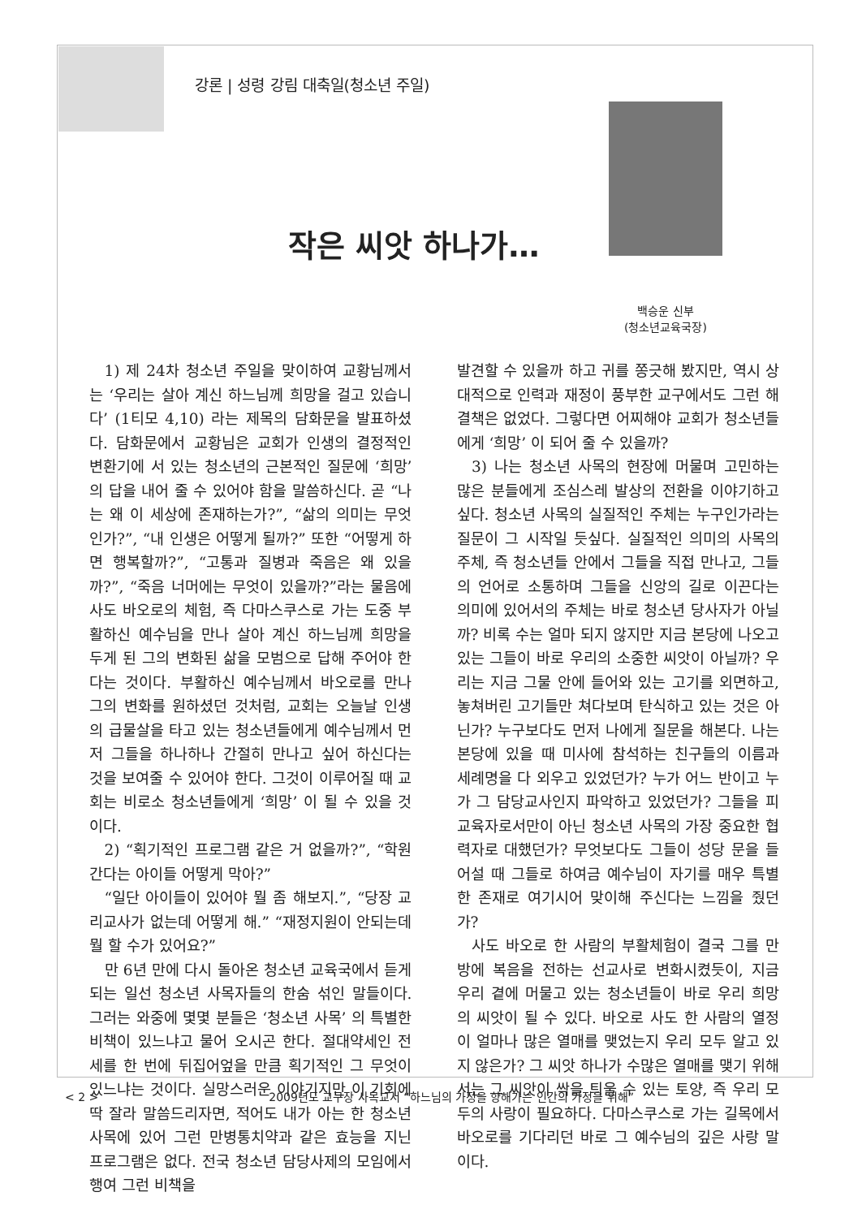강론 | 성령 강림 대축일(청소년 주일)
작은 씨앗 하나가…
백승운 신부
(청소년교육국장)
1) 제 24차 청소년 주일을 맞이하여 교황님께서는 ‘우리는 살아 계신 하느님께 희망을 걸고 있습니다’ (1티모 4,10) 라는 제목의 담화문을 발표하셨다. 담화문에서 교황님은 교회가 인생의 결정적인 변환기에 서 있는 청소년의 근본적인 질문에 ‘희망’ 의 답을 내어 줄 수 있어야 함을 말씀하신다. 곧 “나는 왜 이 세상에 존재하는가?”, “삶의 의미는 무엇인가?”, “내 인생은 어떻게 될까?” 또한 “어떻게 하면 행복할까?”, “고통과 질병과 죽음은 왜 있을까?”, “죽음 너머에는 무엇이 있을까?”라는 물음에 사도 바오로의 체험, 즉 다마스쿠스로 가는 도중 부활하신 예수님을 만나 살아 계신 하느님께 희망을 두게 된 그의 변화된 삶을 모범으로 답해 주어야 한다는 것이다. 부활하신 예수님께서 바오로를 만나 그의 변화를 원하셨던 것처럼, 교회는 오늘날 인생의 급물살을 타고 있는 청소년들에게 예수님께서 먼저 그들을 하나하나 간절히 만나고 싶어 하신다는 것을 보여줄 수 있어야 한다. 그것이 이루어질 때 교회는 비로소 청소년들에게 ‘희망’ 이 될 수 있을 것이다.
2) “획기적인 프로그램 같은 거 없을까?”, “학원 간다는 아이들 어떻게 막아?”
“일단 아이들이 있어야 뭘 좀 해보지.”, “당장 교리교사가 없는데 어떻게 해.” “재정지원이 안되는데 뭘 할 수가 있어요?”
만 6년 만에 다시 돌아온 청소년 교육국에서 듣게 되는 일선 청소년 사목자들의 한숨 섞인 말들이다. 그러는 와중에 몇몇 분들은 ‘청소년 사목’ 의 특별한 비책이 있느냐고 물어 오시곤 한다. 절대약세인 전세를 한 번에 뒤집어엎을 만큼 획기적인 그 무엇이 있느냐는 것이다. 실망스러운 이야기지만 이 기회에 딱 잘라 말씀드리자면, 적어도 내가 아는 한 청소년 사목에 있어 그런 만병통치약과 같은 효능을 지닌 프로그램은 없다. 전국 청소년 담당사제의 모임에서 행여 그런 비책을
발견할 수 있을까 하고 귀를 쫑긋해 봤지만, 역시 상대적으로 인력과 재정이 풍부한 교구에서도 그런 해결책은 없었다. 그렇다면 어찌해야 교회가 청소년들에게 ‘희망’ 이 되어 줄 수 있을까?
3) 나는 청소년 사목의 현장에 머물며 고민하는 많은 분들에게 조심스레 발상의 전환을 이야기하고 싶다. 청소년 사목의 실질적인 주체는 누구인가라는 질문이 그 시작일 듯싶다. 실질적인 의미의 사목의 주체, 즉 청소년들 안에서 그들을 직접 만나고, 그들의 언어로 소통하며 그들을 신앙의 길로 이끈다는 의미에 있어서의 주체는 바로 청소년 당사자가 아닐까? 비록 수는 얼마 되지 않지만 지금 본당에 나오고 있는 그들이 바로 우리의 소중한 씨앗이 아닐까? 우리는 지금 그물 안에 들어와 있는 고기를 외면하고, 놓쳐버린 고기들만 쳐다보며 탄식하고 있는 것은 아닌가? 누구보다도 먼저 나에게 질문을 해본다. 나는 본당에 있을 때 미사에 참석하는 친구들의 이름과 세례명을 다 외우고 있었던가? 누가 어느 반이고 누가 그 담당교사인지 파악하고 있었던가? 그들을 피교육자로서만이 아닌 청소년 사목의 가장 중요한 협력자로 대했던가? 무엇보다도 그들이 성당 문을 들어설 때 그들로 하여금 예수님이 자기를 매우 특별한 존재로 여기시어 맞이해 주신다는 느낌을 줬던가?
사도 바오로 한 사람의 부활체험이 결국 그를 만방에 복음을 전하는 선교사로 변화시켰듯이, 지금 우리 곁에 머물고 있는 청소년들이 바로 우리 희망의 씨앗이 될 수 있다. 바오로 사도 한 사람의 열정이 얼마나 많은 열매를 맺었는지 우리 모두 알고 있지 않은가? 그 씨앗 하나가 수많은 열매를 맺기 위해서는 그 씨앗이 싹을 틔울 수 있는 토양, 즉 우리 모두의 사랑이 필요하다. 다마스쿠스로 가는 길목에서 바오로를 기다리던 바로 그 예수님의 깊은 사랑 말이다.
< 2 > 2009년도 교구장 사목교서 “하느님의 가정을 향해가는 인간의 가정을 위해”